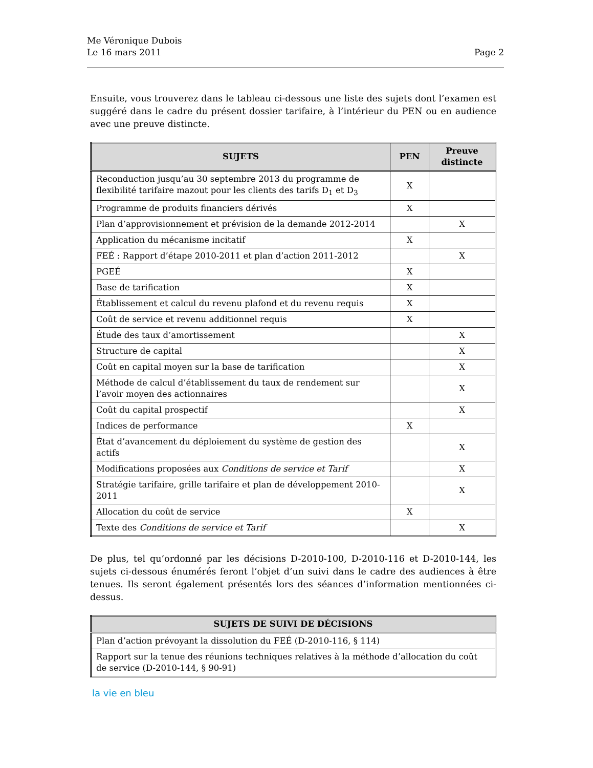Me Véronique Dubois
Le 16 mars 2011 Page 2
Ensuite, vous trouverez dans le tableau ci-dessous une liste des sujets dont l’examen est suggéré dans le cadre du présent dossier tarifaire, à l’intérieur du PEN ou en audience avec une preuve distincte.
| SUJETS | PEN | Preuve distincte |
| --- | --- | --- |
| Reconduction jusqu’au 30 septembre 2013 du programme de flexibilité tarifaire mazout pour les clients des tarifs D<sub>1</sub> et D<sub>3</sub> | X | |
| Programme de produits financiers dérivés | X | |
| Plan d’approvisionnement et prévision de la demande 2012-2014 | | X |
| Application du mécanisme incitatif | X | |
| FEÉ : Rapport d’étape 2010-2011 et plan d’action 2011-2012 | | X |
| PGEÉ | X | |
| Base de tarification | X | |
| Établissement et calcul du revenu plafond et du revenu requis | X | |
| Coût de service et revenu additionnel requis | X | |
| Étude des taux d’amortissement | | X |
| Structure de capital | | X |
| Coût en capital moyen sur la base de tarification | | X |
| Méthode de calcul d’établissement du taux de rendement sur l’avoir moyen des actionnaires | | X |
| Coût du capital prospectif | | X |
| Indices de performance | X | |
| État d’avancement du déploiement du système de gestion des actifs | | X |
| Modifications proposées aux Conditions de service et Tarif | | X |
| Stratégie tarifaire, grille tarifaire et plan de développement 2010-2011 | | X |
| Allocation du coût de service | X | |
| Texte des Conditions de service et Tarif | | X |
De plus, tel qu’ordonné par les décisions D-2010-100, D-2010-116 et D-2010-144, les sujets ci-dessous énumérés feront l’objet d’un suivi dans le cadre des audiences à être tenues. Ils seront également présentés lors des séances d’information mentionnées ci-dessus.
| SUJETS DE SUIVI DE DÉCISIONS |
| --- |
| Plan d’action prévoyant la dissolution du FEÉ (D-2010-116, § 114) |
| Rapport sur la tenue des réunions techniques relatives à la méthode d’allocation du coût de service (D-2010-144, § 90-91) |
la vie en bleu